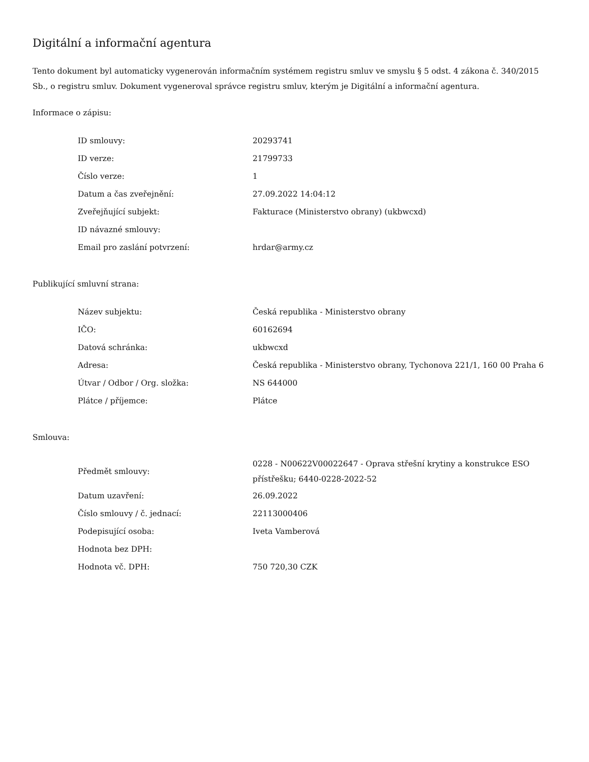Digitální a informační agentura
Tento dokument byl automaticky vygenerován informačním systémem registru smluv ve smyslu § 5 odst. 4 zákona č. 340/2015 Sb., o registru smluv. Dokument vygeneroval správce registru smluv, kterým je Digitální a informační agentura.
Informace o zápisu:
| ID smlouvy: | 20293741 |
| ID verze: | 21799733 |
| Číslo verze: | 1 |
| Datum a čas zveřejnění: | 27.09.2022 14:04:12 |
| Zveřejňující subjekt: | Fakturace (Ministerstvo obrany) (ukbwcxd) |
| ID návazné smlouvy: | |
| Email pro zaslání potvrzení: | hrdar@army.cz |
Publikující smluvní strana:
| Název subjektu: | Česká republika - Ministerstvo obrany |
| IČO: | 60162694 |
| Datová schránka: | ukbwcxd |
| Adresa: | Česká republika - Ministerstvo obrany, Tychonova 221/1, 160 00 Praha 6 |
| Útvar / Odbor / Org. složka: | NS 644000 |
| Plátce / příjemce: | Plátce |
Smlouva:
| Předmět smlouvy: | 0228 - N00622V00022647 - Oprava střešní krytiny a konstrukce ESO přístřešku; 6440-0228-2022-52 |
| Datum uzavření: | 26.09.2022 |
| Číslo smlouvy / č. jednací: | 22113000406 |
| Podepisující osoba: | Iveta Vamberová |
| Hodnota bez DPH: | |
| Hodnota vč. DPH: | 750 720,30 CZK |